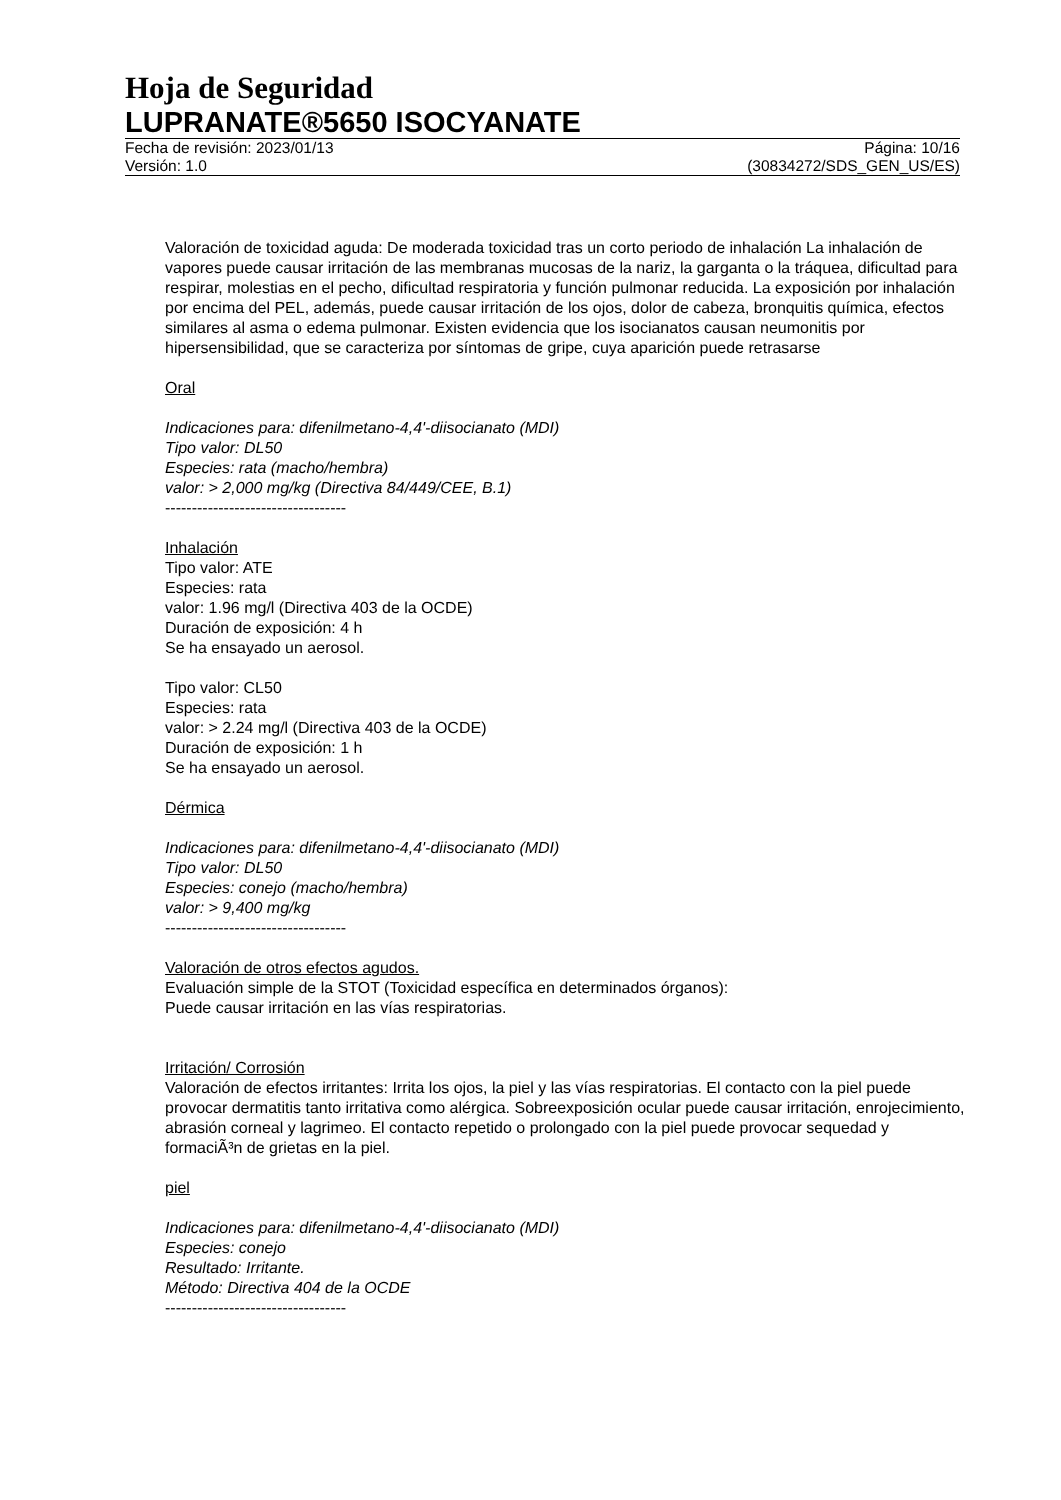Hoja de Seguridad
LUPRANATE®5650 ISOCYANATE
Fecha de revisión: 2023/01/13 Página: 10/16
Versión: 1.0 (30834272/SDS_GEN_US/ES)
Valoración de toxicidad aguda: De moderada toxicidad tras un corto periodo de inhalación La inhalación de vapores puede causar irritación de las membranas mucosas de la nariz, la garganta o la tráquea, dificultad para respirar, molestias en el pecho, dificultad respiratoria y función pulmonar reducida. La exposición por inhalación por encima del PEL, además, puede causar irritación de los ojos, dolor de cabeza, bronquitis química, efectos similares al asma o edema pulmonar. Existen evidencia que los isocianatos causan neumonitis por hipersensibilidad, que se caracteriza por síntomas de gripe, cuya aparición puede retrasarse
Oral
Indicaciones para: difenilmetano-4,4'-diisocianato (MDI)
Tipo valor: DL50
Especies: rata (macho/hembra)
valor: > 2,000 mg/kg (Directiva 84/449/CEE, B.1)
----------------------------------
Inhalación
Tipo valor: ATE
Especies: rata
valor: 1.96 mg/l (Directiva 403 de la OCDE)
Duración de exposición: 4 h
Se ha ensayado un aerosol.
Tipo valor: CL50
Especies: rata
valor: > 2.24 mg/l (Directiva 403 de la OCDE)
Duración de exposición: 1 h
Se ha ensayado un aerosol.
Dérmica
Indicaciones para: difenilmetano-4,4'-diisocianato (MDI)
Tipo valor: DL50
Especies: conejo (macho/hembra)
valor: > 9,400 mg/kg
----------------------------------
Valoración de otros efectos agudos.
Evaluación simple de la STOT (Toxicidad específica en determinados órganos):
Puede causar irritación en las vías respiratorias.
Irritación/ Corrosión
Valoración de efectos irritantes: Irrita los ojos, la piel y las vías respiratorias. El contacto con la piel puede provocar dermatitis tanto irritativa como alérgica. Sobreexposición ocular puede causar irritación, enrojecimiento, abrasión corneal y lagrimeo. El contacto repetido o prolongado con la piel puede provocar sequedad y formaciÃ³n de grietas en la piel.
piel
Indicaciones para: difenilmetano-4,4'-diisocianato (MDI)
Especies: conejo
Resultado: Irritante.
Método: Directiva 404 de la OCDE
----------------------------------